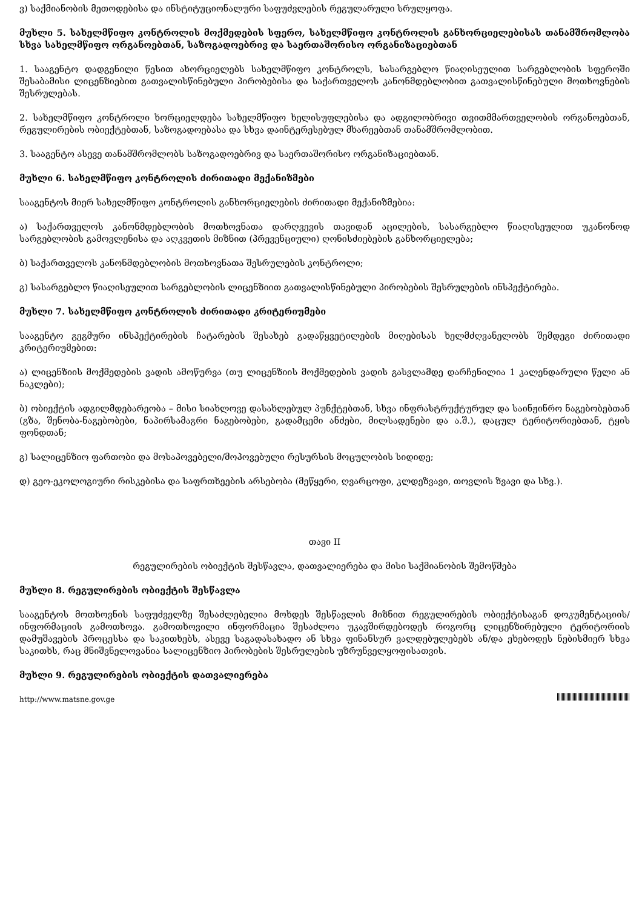ვ) საქმიანობის მეთოდებისა და ინსტიტუციონალური საფუძვლების რეგულარული სრულყოფა.
მუხლი 5. სახელმწიფო კონტროლის მოქმედების სფერო, სახელმწიფო კონტროლის განხორციელებისას თანამშრომლობა სხვა სახელმწიფო ორგანოებთან, საზოგადოებრივ და საერთაშორისო ორგანიზაციებთან
1. სააგენტო დადგენილი წესით ახორციელებს სახელმწიფო კონტროლს, სასარგებლო წიაღისეულით სარგებლობის სფეროში შესაბამისი ლიცენზიებით გათვალისწინებული პირობებისა და საქართველოს კანონმდებლობით გათვალისწინებული მოთხოვნების შესრულებას.
2. სახელმწიფო კონტროლი ხორციელდება სახელმწიფო ხელისუფლებისა და ადგილობრივი თვითმმართველობის ორგანოებთან, რეგულირების ობიექტებთან, საზოგადოებასა და სხვა დაინტერესებულ მხარეებთან თანამშრომლობით.
3. სააგენტო ასევე თანამშრომლობს საზოგადოებრივ და საერთაშორისო ორგანიზაციებთან.
მუხლი 6. სახელმწიფო კონტროლის ძირითადი მექანიზმები
სააგენტოს მიერ სახელმწიფო კონტროლის განხორციელების ძირითადი მექანიზმებია:
ა) საქართველოს კანონმდებლობის მოთხოვნათა დარღვევის თავიდან აცილების, სასარგებლო წიაღისეულით უკანონოდ სარგებლობის გამოვლენისა და აღკვეთის მიზნით (პრევენციული) ღონისძიებების განხორციელება;
ბ) საქართველოს კანონმდებლობის მოთხოვნათა შესრულების კონტროლი;
გ) სასარგებლო წიაღისეულით სარგებლობის ლიცენზიით გათვალისწინებული პირობების შესრულების ინსპექტირება.
მუხლი 7. სახელმწიფო კონტროლის ძირითადი კრიტერიუმები
სააგენტო გეგმური ინსპექტირების ჩატარების შესახებ გადაწყვეტილების მიღებისას ხელმძღვანელობს შემდეგი ძირითადი კრიტერიუმებით:
ა) ლიცენზიის მოქმედების ვადის ამოწურვა (თუ ლიცენზიის მოქმედების ვადის გასვლამდე დარჩენილია 1 კალენდარული წელი ან ნაკლები);
ბ) ობიექტის ადგილმდებარეობა – მისი სიახლოვე დასახლებულ პუნქტებთან, სხვა ინფრასტრუქტურულ და საინჟინრო ნაგებობებთან (გზა, შენობა-ნაგებობები, ნაპირსამაგრი ნაგებობები, გადამცემი ანძები, მილსადენები და ა.შ.), დაცულ ტერიტორიებთან, ტყის ფონდთან;
გ) სალიცენზიო ფართობი და მოსაპოვებელი/მოპოვებული რესურსის მოცულობის სიდიდე;
დ) გეო-ეკოლოგიური რისკებისა და საფრთხეების არსებობა (მეწყერი, ღვარცოფი, კლდეზვავი, თოვლის ზვავი და სხვ.).
თავი II
რეგულირების ობიექტის შესწავლა, დათვალიერება და მისი საქმიანობის შემოწმება
მუხლი 8. რეგულირების ობიექტის შესწავლა
სააგენტოს მოთხოვნის საფუძველზე შესაძლებელია მოხდეს შესწავლის მიზნით რეგულირების ობიექტისაგან დოკუმენტაციის/ინფორმაციის გამოთხოვა. გამოთხოვილი ინფორმაცია შესაძლოა უკავშირდებოდეს როგორც ლიცენზირებული ტერიტორიის დამუშავების პროცესსა და საკითხებს, ასევე საგადასახადო ან სხვა ფინანსურ ვალდებულებებს ან/და ეხებოდეს ნებისმიერ სხვა საკითხს, რაც მნიშვნელოვანია სალიცენზიო პირობების შესრულების უზრუნველყოფისათვის.
მუხლი 9. რეგულირების ობიექტის დათვალიერება
http://www.matsne.gov.ge